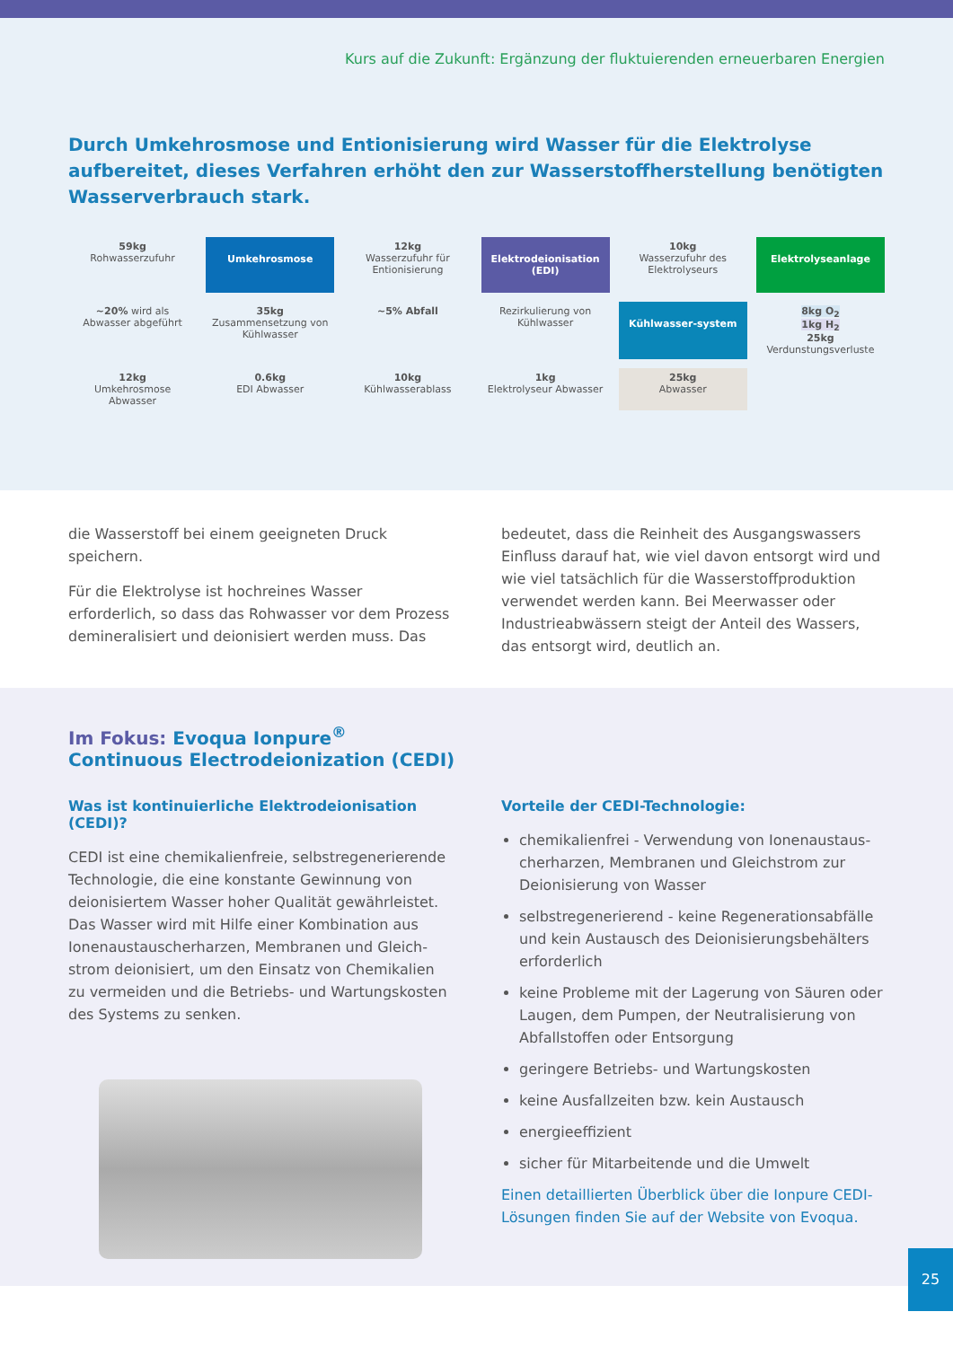Kurs auf die Zukunft: Ergänzung der fluktuierenden erneuerbaren Energien
Durch Umkehrosmose und Entionisierung wird Wasser für die Elektrolyse aufbereitet, dieses Verfahren erhöht den zur Wasserstoffherstellung benötigten Wasserverbrauch stark.
59kg
Rohwasserzufuhr
Umkehrosmose
12kg
Wasserzufuhr für Entionisierung
Elektrodeionisation (EDI)
10kg
Wasserzufuhr des Elektrolyseurs
Elektrolyseanlage
~20% wird als Abwasser abgeführt
35kg
Zusammensetzung von Kühlwasser
~5% Abfall
Rezirkulierung von Kühlwasser
Kühlwasser-system
8kg O<sub>2</sub>
1kg H<sub>2</sub>
25kg
Verdunstungsverluste
12kg
Umkehrosmose Abwasser
0.6kg
EDI Abwasser
10kg
Kühlwasserablass
1kg
Elektrolyseur Abwasser
25kg
Abwasser
die Wasserstoff bei einem geeigneten Druck speichern.
Für die Elektrolyse ist hochreines Wasser erforderlich, so dass das Rohwasser vor dem Prozess demineralisiert und deionisiert werden muss. Das
bedeutet, dass die Reinheit des Ausgangswassers Einfluss darauf hat, wie viel davon entsorgt wird und wie viel tatsächlich für die Wasserstoffproduktion verwendet werden kann. Bei Meerwasser oder Industrieabwässern steigt der Anteil des Wassers, das entsorgt wird, deutlich an.
Im Fokus: Evoqua Ionpure<sup>®</sup>
Continuous Electrodeionization (CEDI)
Was ist kontinuierliche Elektrodeionisation (CEDI)?
CEDI ist eine chemikalienfreie, selbstregenerierende Technologie, die eine konstante Gewinnung von deionisiertem Wasser hoher Qualität gewährleistet. Das Wasser wird mit Hilfe einer Kombination aus Ionenaustauscherharzen, Membranen und Gleich-strom deionisiert, um den Einsatz von Chemikalien zu vermeiden und die Betriebs- und Wartungskosten des Systems zu senken.
Vorteile der CEDI-Technologie:
chemikalienfrei - Verwendung von Ionenaustaus-cherharzen, Membranen und Gleichstrom zur Deionisierung von Wasser
selbstregenerierend - keine Regenerationsabfälle und kein Austausch des Deionisierungsbehälters erforderlich
keine Probleme mit der Lagerung von Säuren oder Laugen, dem Pumpen, der Neutralisierung von Abfallstoffen oder Entsorgung
geringere Betriebs- und Wartungskosten
keine Ausfallzeiten bzw. kein Austausch
energieeffizient
sicher für Mitarbeitende und die Umwelt
Einen detaillierten Überblick über die Ionpure CEDI-Lösungen finden Sie auf der Website von Evoqua.
25